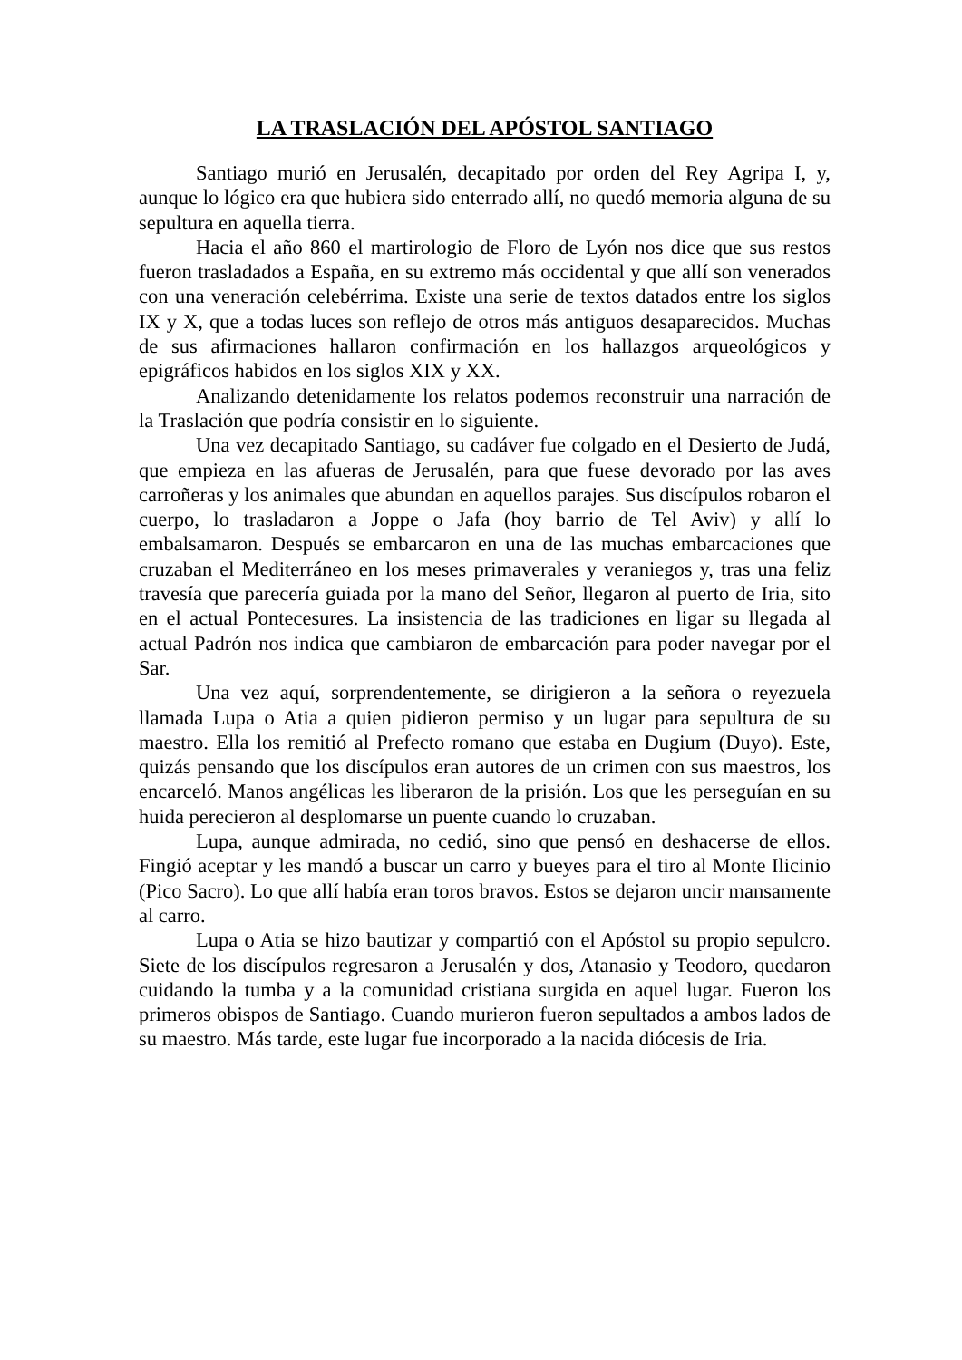LA TRASLACIÓN DEL APÓSTOL SANTIAGO
Santiago murió en Jerusalén, decapitado por orden del Rey Agripa I, y, aunque lo lógico era que hubiera sido enterrado allí, no quedó memoria alguna de su sepultura en aquella tierra.
Hacia el año 860 el martirologio de Floro de Lyón nos dice que sus restos fueron trasladados a España, en su extremo más occidental y que allí son venerados con una veneración celebérrima. Existe una serie de textos datados entre los siglos IX y X, que a todas luces son reflejo de otros más antiguos desaparecidos. Muchas de sus afirmaciones hallaron confirmación en los hallazgos arqueológicos y epigráficos habidos en los siglos XIX y XX.
Analizando detenidamente los relatos podemos reconstruir una narración de la Traslación que podría consistir en lo siguiente.
Una vez decapitado Santiago, su cadáver fue colgado en el Desierto de Judá, que empieza en las afueras de Jerusalén, para que fuese devorado por las aves carroñeras y los animales que abundan en aquellos parajes. Sus discípulos robaron el cuerpo, lo trasladaron a Joppe o Jafa (hoy barrio de Tel Aviv) y allí lo embalsamaron. Después se embarcaron en una de las muchas embarcaciones que cruzaban el Mediterráneo en los meses primaverales y veraniegos y, tras una feliz travesía que parecería guiada por la mano del Señor, llegaron al puerto de Iria, sito en el actual Pontecesures. La insistencia de las tradiciones en ligar su llegada al actual Padrón nos indica que cambiaron de embarcación para poder navegar por el Sar.
Una vez aquí, sorprendentemente, se dirigieron a la señora o reyezuela llamada Lupa o Atia a quien pidieron permiso y un lugar para sepultura de su maestro. Ella los remitió al Prefecto romano que estaba en Dugium (Duyo). Este, quizás pensando que los discípulos eran autores de un crimen con sus maestros, los encarceló. Manos angélicas les liberaron de la prisión. Los que les perseguían en su huida perecieron al desplomarse un puente cuando lo cruzaban.
Lupa, aunque admirada, no cedió, sino que pensó en deshacerse de ellos. Fingió aceptar y les mandó a buscar un carro y bueyes para el tiro al Monte Ilicinio (Pico Sacro). Lo que allí había eran toros bravos. Estos se dejaron uncir mansamente al carro.
Lupa o Atia se hizo bautizar y compartió con el Apóstol su propio sepulcro. Siete de los discípulos regresaron a Jerusalén y dos, Atanasio y Teodoro, quedaron cuidando la tumba y a la comunidad cristiana surgida en aquel lugar. Fueron los primeros obispos de Santiago. Cuando murieron fueron sepultados a ambos lados de su maestro. Más tarde, este lugar fue incorporado a la nacida diócesis de Iria.